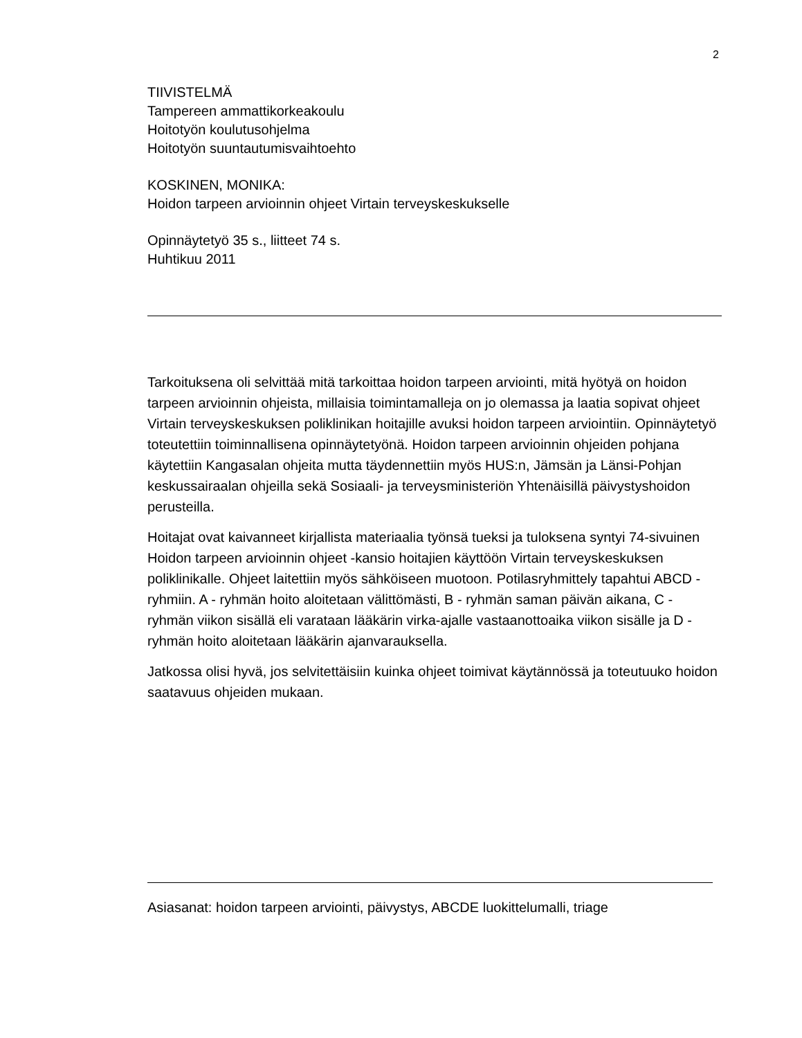2
TIIVISTELMÄ
Tampereen ammattikorkeakoulu
Hoitotyön koulutusohjelma
Hoitotyön suuntautumisvaihtoehto
KOSKINEN, MONIKA:
Hoidon tarpeen arvioinnin ohjeet Virtain terveyskeskukselle
Opinnäytetyö 35 s., liitteet 74 s.
Huhtikuu 2011
Tarkoituksena oli selvittää mitä tarkoittaa hoidon tarpeen arviointi, mitä hyötyä on hoidon tarpeen arvioinnin ohjeista, millaisia toimintamalleja on jo olemassa ja laatia sopivat ohjeet Virtain terveyskeskuksen poliklinikan hoitajille avuksi hoidon tarpeen arviointiin. Opinnäytetyö toteutettiin toiminnallisena opinnäytetyönä. Hoidon tarpeen arvioinnin ohjeiden pohjana käytettiin Kangasalan ohjeita mutta täydennettiin myös HUS:n, Jämsän ja Länsi-Pohjan keskussairaalan ohjeilla sekä Sosiaali- ja terveysministeriön Yhtenäisillä päivystyshoidon perusteilla.
Hoitajat ovat kaivanneet kirjallista materiaalia työnsä tueksi ja tuloksena syntyi 74-sivuinen Hoidon tarpeen arvioinnin ohjeet -kansio hoitajien käyttöön Virtain terveyskeskuksen poliklinikalle. Ohjeet laitettiin myös sähköiseen muotoon. Potilasryhmittely tapahtui ABCD - ryhmiin. A - ryhmän hoito aloitetaan välittömästi, B - ryhmän saman päivän aikana, C - ryhmän viikon sisällä eli varataan lääkärin virka-ajalle vastaanottoaika viikon sisälle ja D - ryhmän hoito aloitetaan lääkärin ajanvarauksella.
Jatkossa olisi hyvä, jos selvitettäisiin kuinka ohjeet toimivat käytännössä ja toteutuuko hoidon saatavuus ohjeiden mukaan.
Asiasanat: hoidon tarpeen arviointi, päivystys, ABCDE luokittelumalli, triage